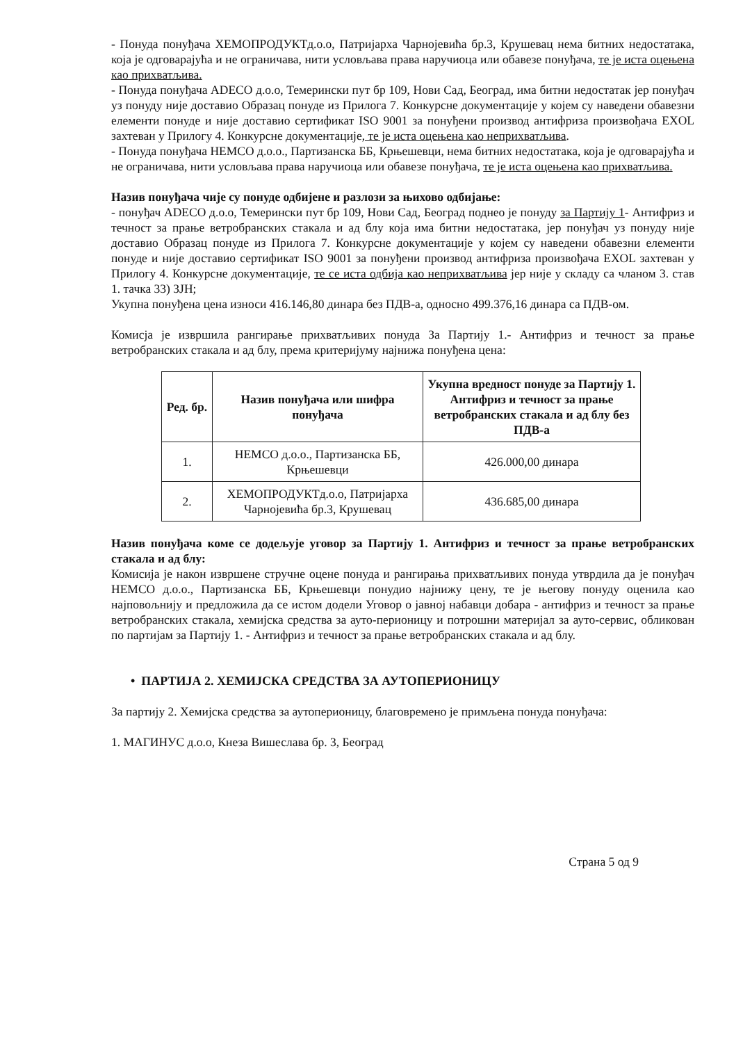- Понуда понуђача ХЕМОПРОДУКТд.о.о, Патријарха Чарнојевића бр.3, Крушевац нема битних недостатака, која је одговарајућа и не ограничава, нити условљава права наручиоца или обавезе понуђача, те је иста оцењена као прихватљива.
- Понуда понуђача ADECO д.о.о, Темерински пут бр 109, Нови Сад, Београд, има битни недостатак јер понуђач уз понуду није доставио Образац понуде из Прилога 7. Конкурсне документације у којем су наведени обавезни елементи понуде и није доставио сертификат ISO 9001 за понуђени производ антифриза произвођача EXOL захтеван у Прилогу 4. Конкурсне документације, те је иста оцењена као неприхватљива.
- Понуда понуђача НЕМСО д.о.о., Партизанска ББ, Крњешевци, нема битних недостатака, која је одговарајућа и не ограничава, нити условљава права наручиоца или обавезе понуђача, те је иста оцењена као прихватљива.
Назив понуђача чије су понуде одбијене и разлози за њихово одбијање:
- понуђач ADECO д.о.о, Темерински пут бр 109, Нови Сад, Београд поднео је понуду за Партију 1- Антифриз и течност за прање ветробранских стакала и ад блу која има битни недостатака, јер понуђач уз понуду није доставио Образац понуде из Прилога 7. Конкурсне документације у којем су наведени обавезни елементи понуде и није доставио сертификат ISO 9001 за понуђени производ антифриза произвођача EXOL захтеван у Прилогу 4. Конкурсне документације, те се иста одбија као неприхватљива јер није у складу са чланом 3. став 1. тачка 33) ЗЈН;
Укупна понуђена цена износи 416.146,80 динара без ПДВ-а, односно 499.376,16 динара са ПДВ-ом.
Комисја је извршила рангирање прихватљивих понуда За Партију 1.- Антифриз и течност за прање ветробранских стакала и ад блу, према критеријуму најнижа понуђена цена:
| Ред. бр. | Назив понуђача или шифра понуђача | Укупна вредност понуде за Партију 1. Антифриз и течност за прање ветробранских стакала и ад блу без ПДВ-а |
| --- | --- | --- |
| 1. | НЕМСО д.о.о., Партизанска ББ, Крњешевци | 426.000,00 динара |
| 2. | ХЕМОПРОДУКТд.о.о, Патријарха Чарнојевића бр.3, Крушевац | 436.685,00 динара |
Назив понуђача коме се додељује уговор за Партију 1. Антифриз и течност за прање ветробранских стакала и ад блу:
Комисија је након извршене стручне оцене понуда и рангирања прихватљивих понуда утврдила да је понуђач НЕМСО д.о.о., Партизанска ББ, Крњешевци понудио најнижу цену, те је његову понуду оценила као најповољнију и предложила да се истом додели Уговор о јавној набавци добара - антифриз и течност за прање ветробранских стакала, хемијска средства за ауто-перионицу и потрошни материјал за ауто-сервис, обликован по партијам за Партију 1. - Антифриз и течност за прање ветробранских стакала и ад блу.
• ПАРТИЈА 2. ХЕМИЈСКА СРЕДСТВА ЗА АУТОПЕРИОНИЦУ
За партију 2. Хемијска средства за аутоперионицу, благовремено је примљена понуда понуђача:
1. МАГИНУС д.о.о, Кнеза Вишеслава бр. 3, Београд
Страна 5 од 9